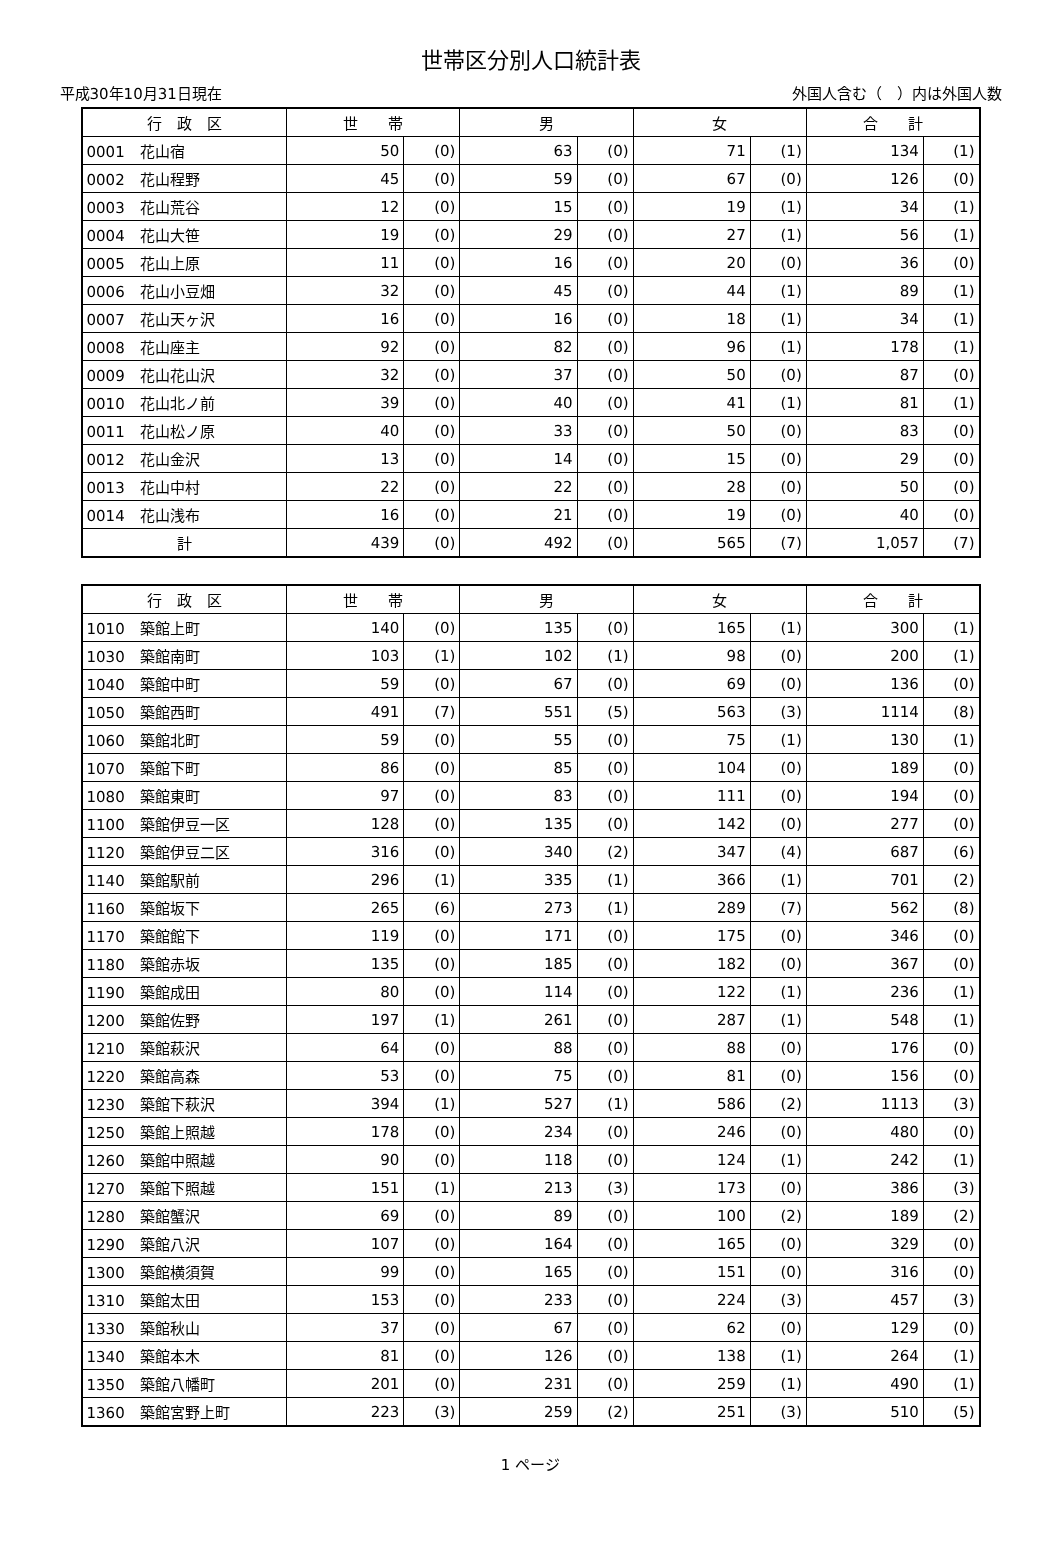世帯区分別人口統計表
平成30年10月31日現在 外国人含む（　）内は外国人数
| 行 政 区 | 世 帯 | | 男 | | 女 | | 合 計 | |
| --- | --- | --- | --- | --- | --- | --- | --- | --- |
| 0001 花山宿 | 50 | (0) | 63 | (0) | 71 | (1) | 134 | (1) |
| 0002 花山程野 | 45 | (0) | 59 | (0) | 67 | (0) | 126 | (0) |
| 0003 花山荒谷 | 12 | (0) | 15 | (0) | 19 | (1) | 34 | (1) |
| 0004 花山大笹 | 19 | (0) | 29 | (0) | 27 | (1) | 56 | (1) |
| 0005 花山上原 | 11 | (0) | 16 | (0) | 20 | (0) | 36 | (0) |
| 0006 花山小豆畑 | 32 | (0) | 45 | (0) | 44 | (1) | 89 | (1) |
| 0007 花山天ヶ沢 | 16 | (0) | 16 | (0) | 18 | (1) | 34 | (1) |
| 0008 花山座主 | 92 | (0) | 82 | (0) | 96 | (1) | 178 | (1) |
| 0009 花山花山沢 | 32 | (0) | 37 | (0) | 50 | (0) | 87 | (0) |
| 0010 花山北ノ前 | 39 | (0) | 40 | (0) | 41 | (1) | 81 | (1) |
| 0011 花山松ノ原 | 40 | (0) | 33 | (0) | 50 | (0) | 83 | (0) |
| 0012 花山金沢 | 13 | (0) | 14 | (0) | 15 | (0) | 29 | (0) |
| 0013 花山中村 | 22 | (0) | 22 | (0) | 28 | (0) | 50 | (0) |
| 0014 花山浅布 | 16 | (0) | 21 | (0) | 19 | (0) | 40 | (0) |
| 計 | 439 | (0) | 492 | (0) | 565 | (7) | 1,057 | (7) |
| 行 政 区 | 世 帯 | | 男 | | 女 | | 合 計 | |
| --- | --- | --- | --- | --- | --- | --- | --- | --- |
| 1010 築館上町 | 140 | (0) | 135 | (0) | 165 | (1) | 300 | (1) |
| 1030 築館南町 | 103 | (1) | 102 | (1) | 98 | (0) | 200 | (1) |
| 1040 築館中町 | 59 | (0) | 67 | (0) | 69 | (0) | 136 | (0) |
| 1050 築館西町 | 491 | (7) | 551 | (5) | 563 | (3) | 1114 | (8) |
| 1060 築館北町 | 59 | (0) | 55 | (0) | 75 | (1) | 130 | (1) |
| 1070 築館下町 | 86 | (0) | 85 | (0) | 104 | (0) | 189 | (0) |
| 1080 築館東町 | 97 | (0) | 83 | (0) | 111 | (0) | 194 | (0) |
| 1100 築館伊豆一区 | 128 | (0) | 135 | (0) | 142 | (0) | 277 | (0) |
| 1120 築館伊豆二区 | 316 | (0) | 340 | (2) | 347 | (4) | 687 | (6) |
| 1140 築館駅前 | 296 | (1) | 335 | (1) | 366 | (1) | 701 | (2) |
| 1160 築館坂下 | 265 | (6) | 273 | (1) | 289 | (7) | 562 | (8) |
| 1170 築館館下 | 119 | (0) | 171 | (0) | 175 | (0) | 346 | (0) |
| 1180 築館赤坂 | 135 | (0) | 185 | (0) | 182 | (0) | 367 | (0) |
| 1190 築館成田 | 80 | (0) | 114 | (0) | 122 | (1) | 236 | (1) |
| 1200 築館佐野 | 197 | (1) | 261 | (0) | 287 | (1) | 548 | (1) |
| 1210 築館萩沢 | 64 | (0) | 88 | (0) | 88 | (0) | 176 | (0) |
| 1220 築館高森 | 53 | (0) | 75 | (0) | 81 | (0) | 156 | (0) |
| 1230 築館下萩沢 | 394 | (1) | 527 | (1) | 586 | (2) | 1113 | (3) |
| 1250 築館上照越 | 178 | (0) | 234 | (0) | 246 | (0) | 480 | (0) |
| 1260 築館中照越 | 90 | (0) | 118 | (0) | 124 | (1) | 242 | (1) |
| 1270 築館下照越 | 151 | (1) | 213 | (3) | 173 | (0) | 386 | (3) |
| 1280 築館蟹沢 | 69 | (0) | 89 | (0) | 100 | (2) | 189 | (2) |
| 1290 築館八沢 | 107 | (0) | 164 | (0) | 165 | (0) | 329 | (0) |
| 1300 築館横須賀 | 99 | (0) | 165 | (0) | 151 | (0) | 316 | (0) |
| 1310 築館太田 | 153 | (0) | 233 | (0) | 224 | (3) | 457 | (3) |
| 1330 築館秋山 | 37 | (0) | 67 | (0) | 62 | (0) | 129 | (0) |
| 1340 築館本木 | 81 | (0) | 126 | (0) | 138 | (1) | 264 | (1) |
| 1350 築館八幡町 | 201 | (0) | 231 | (0) | 259 | (1) | 490 | (1) |
| 1360 築館宮野上町 | 223 | (3) | 259 | (2) | 251 | (3) | 510 | (5) |
1 ページ